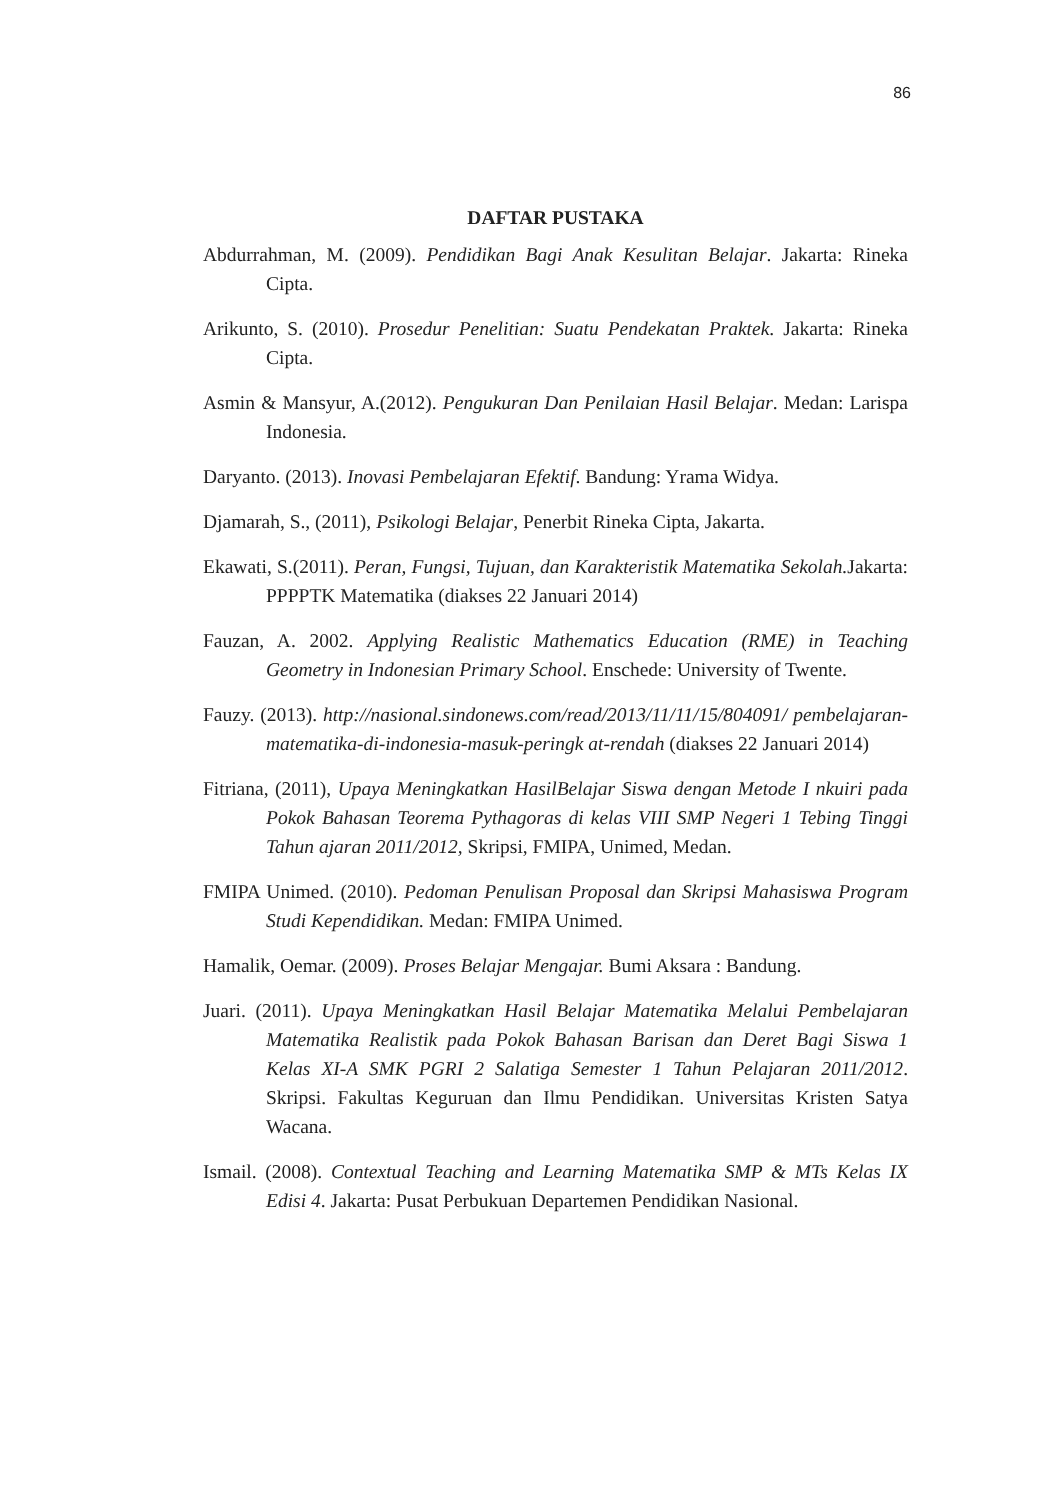86
DAFTAR PUSTAKA
Abdurrahman, M. (2009). Pendidikan Bagi Anak Kesulitan Belajar. Jakarta: Rineka Cipta.
Arikunto, S. (2010). Prosedur Penelitian: Suatu Pendekatan Praktek. Jakarta: Rineka Cipta.
Asmin & Mansyur, A.(2012). Pengukuran Dan Penilaian Hasil Belajar. Medan: Larispa Indonesia.
Daryanto. (2013). Inovasi Pembelajaran Efektif. Bandung: Yrama Widya.
Djamarah, S., (2011), Psikologi Belajar, Penerbit Rineka Cipta, Jakarta.
Ekawati, S.(2011). Peran, Fungsi, Tujuan, dan Karakteristik Matematika Sekolah. Jakarta: PPPPTK Matematika (diakses 22 Januari 2014)
Fauzan, A. 2002. Applying Realistic Mathematics Education (RME) in Teaching Geometry in Indonesian Primary School. Enschede: University of Twente.
Fauzy. (2013). http://nasional.sindonews.com/read/2013/11/11/15/804091/ pembelajaran-matematika-di-indonesia-masuk-peringk at-rendah (diakses 22 Januari 2014)
Fitriana, (2011), Upaya Meningkatkan HasilBelajar Siswa dengan Metode I nkuiri pada Pokok Bahasan Teorema Pythagoras di kelas VIII SMP Negeri 1 Tebing Tinggi Tahun ajaran 2011/2012, Skripsi, FMIPA, Unimed, Medan.
FMIPA Unimed. (2010). Pedoman Penulisan Proposal dan Skripsi Mahasiswa Program Studi Kependidikan. Medan: FMIPA Unimed.
Hamalik, Oemar. (2009). Proses Belajar Mengajar. Bumi Aksara : Bandung.
Juari. (2011). Upaya Meningkatkan Hasil Belajar Matematika Melalui Pembelajaran Matematika Realistik pada Pokok Bahasan Barisan dan Deret Bagi Siswa 1 Kelas XI-A SMK PGRI 2 Salatiga Semester 1 Tahun Pelajaran 2011/2012. Skripsi. Fakultas Keguruan dan Ilmu Pendidikan. Universitas Kristen Satya Wacana.
Ismail. (2008). Contextual Teaching and Learning Matematika SMP & MTs Kelas IX Edisi 4. Jakarta: Pusat Perbukuan Departemen Pendidikan Nasional.